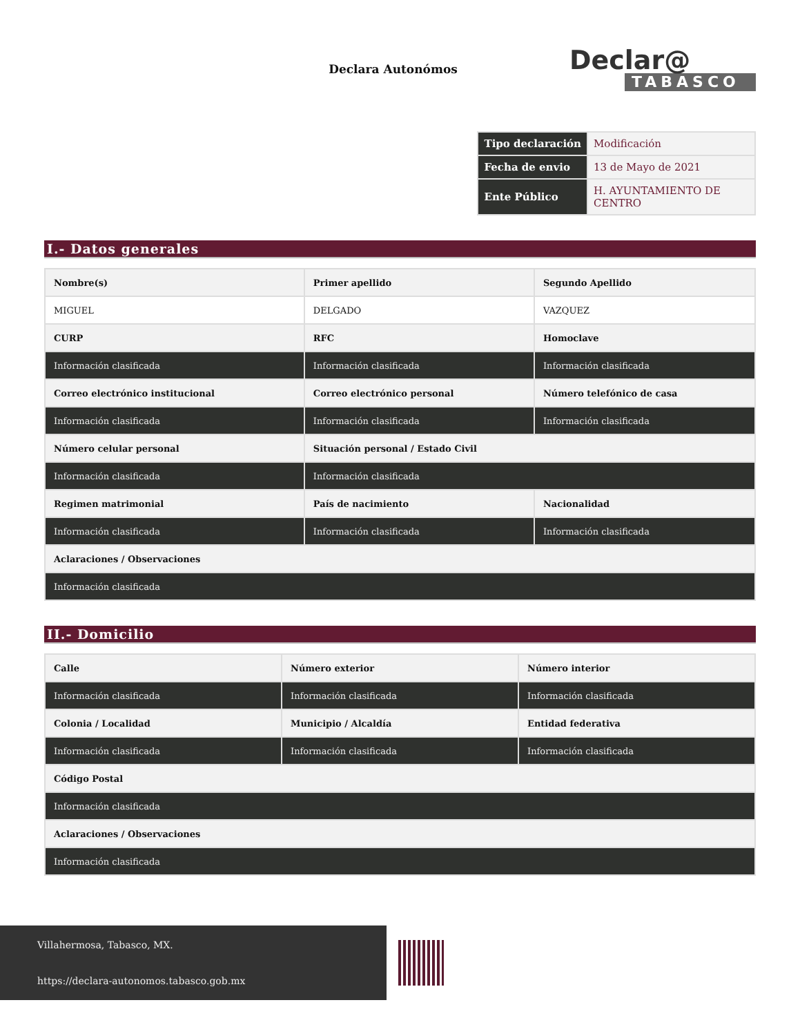Declara Autonómos
Declar@
TABASCO
| Tipo declaración | Modificación |
| Fecha de envio | 13 de Mayo de 2021 |
| Ente Público | H. AYUNTAMIENTO DE CENTRO |
I.- Datos generales
| Nombre(s) | Primer apellido | Segundo Apellido |
| MIGUEL | DELGADO | VAZQUEZ |
| CURP | RFC | Homoclave |
| Información clasificada | Información clasificada | Información clasificada |
| Correo electrónico institucional | Correo electrónico personal | Número telefónico de casa |
| Información clasificada | Información clasificada | Información clasificada |
| Número celular personal | Situación personal / Estado Civil | |
| Información clasificada | Información clasificada | |
| Regimen matrimonial | País de nacimiento | Nacionalidad |
| Información clasificada | Información clasificada | Información clasificada |
| Aclaraciones / Observaciones | | |
| Información clasificada | | |
II.- Domicilio
| Calle | Número exterior | Número interior |
| Información clasificada | Información clasificada | Información clasificada |
| Colonia / Localidad | Municipio / Alcaldía | Entidad federativa |
| Información clasificada | Información clasificada | Información clasificada |
| Código Postal | | |
| Información clasificada | | |
| Aclaraciones / Observaciones | | |
| Información clasificada | | |
Villahermosa, Tabasco, MX.
https://declara-autonomos.tabasco.gob.mx